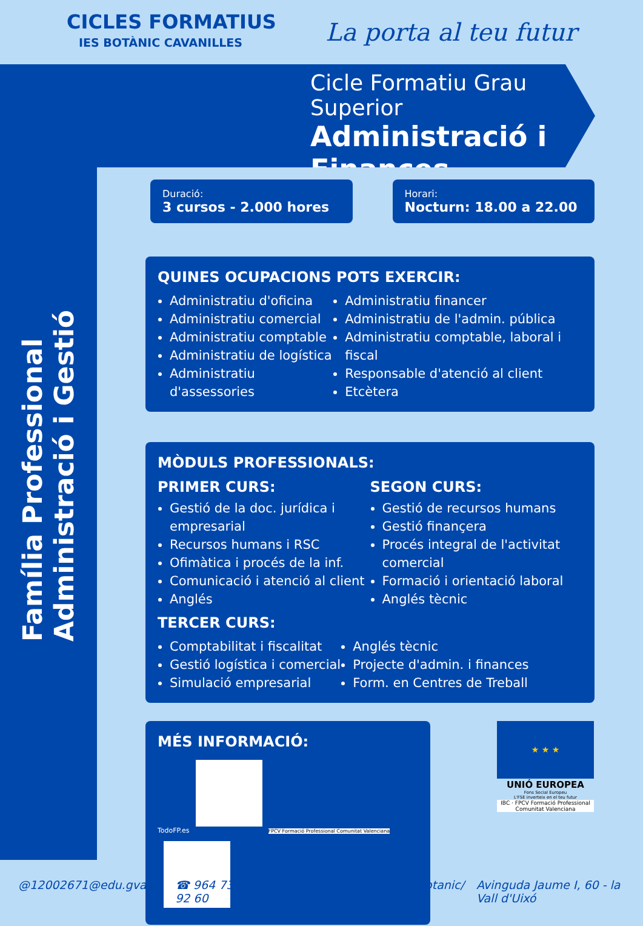CICLES FORMATIUS
IES BOTÀNIC CAVANILLES
La porta al teu futur
Família Professional
Administració i Gestió
Cicle Formatiu Grau Superior
Administració i Finances
Nocturn
Duració:
3 cursos - 2.000 hores
Horari:
Nocturn: 18.00 a 22.00
QUINES OCUPACIONS POTS EXERCIR:
Administratiu d'oficina
Administratiu comercial
Administratiu comptable
Administratiu de logística
Administratiu d'assessories
Administratiu financer
Administratiu de l'admin. pública
Administratiu comptable, laboral i fiscal
Responsable d'atenció al client
Etcètera
MÒDULS PROFESSIONALS:
PRIMER CURS:
Gestió de la doc. jurídica i empresarial
Recursos humans i RSC
Ofimàtica i procés de la inf.
Comunicació i atenció al client
Anglés
SEGON CURS:
Gestió de recursos humans
Gestió finançera
Procés integral de l'activitat comercial
Formació i orientació laboral
Anglés tècnic
TERCER CURS:
Comptabilitat i fiscalitat
Gestió logística i comercial
Simulació empresarial
Anglés tècnic
Projecte d'admin. i finances
Form. en Centres de Treball
MÉS INFORMACIÓ:
TodoFP.es FPCV Formació Professional Comunitat Valenciana
★ ★ ★
UNIÓ EUROPEA
Fons Social Europeu
L'FSE inverteix en el teu futur
IBC · FPCV Formació Professional Comunitat Valenciana
@12002671@edu.gva.es ☎ 964 73 92 60 https://portal.edu.gva.es/iesbotanic/ Avinguda Jaume I, 60 - la Vall d'Uixó